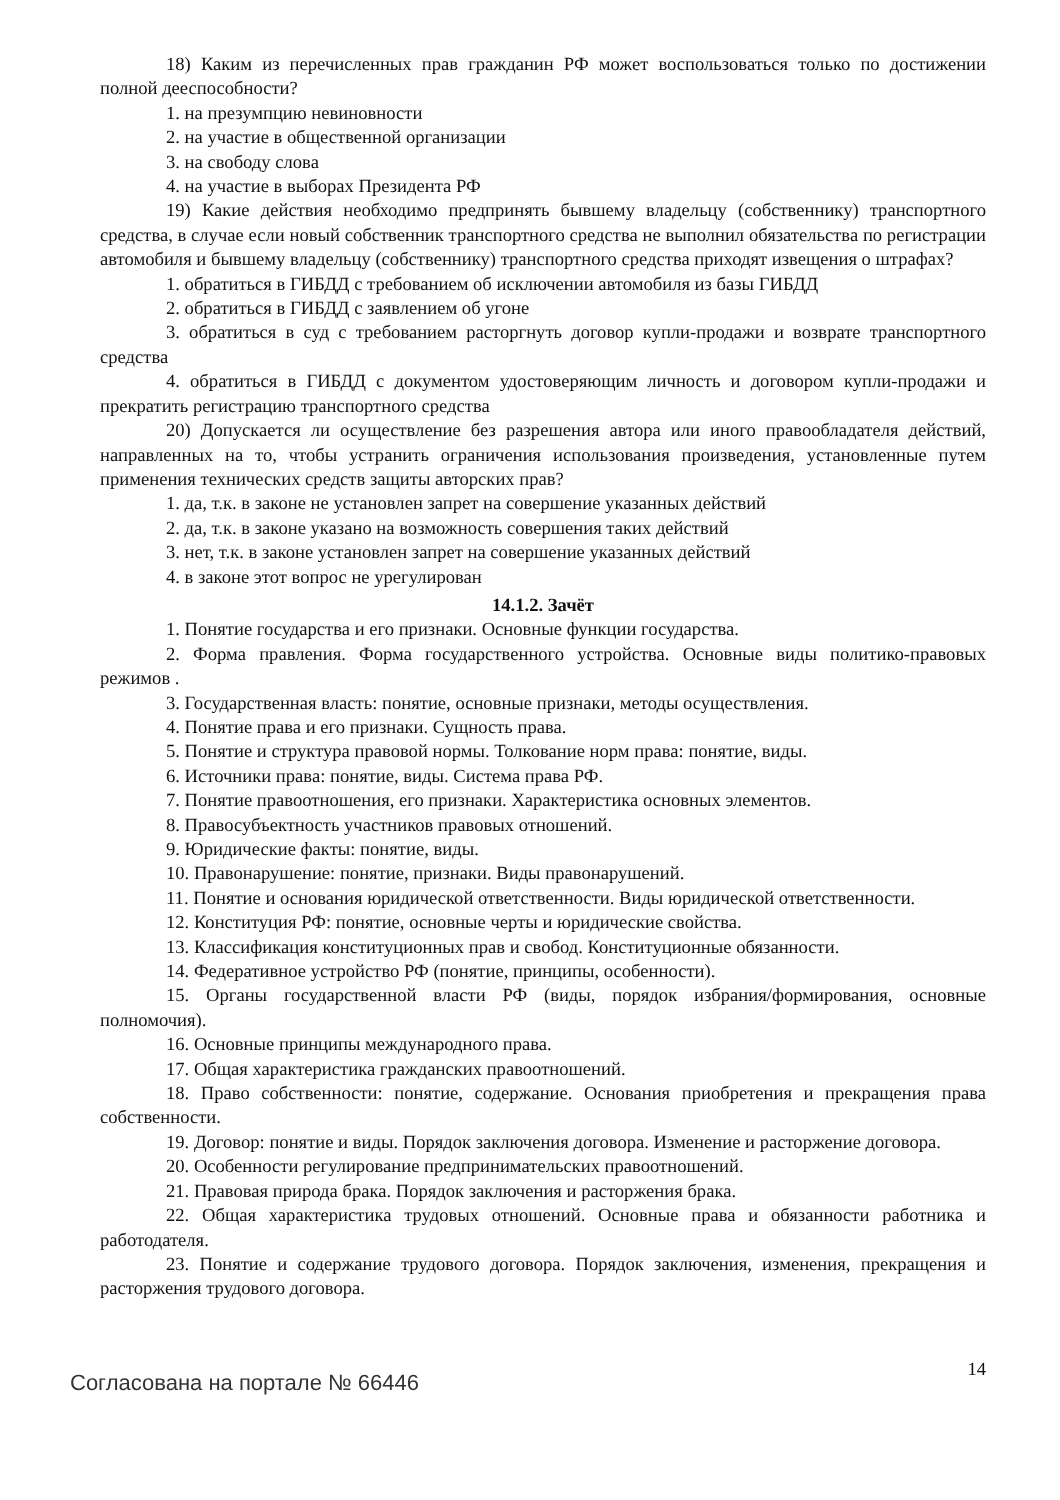18) Каким из перечисленных прав гражданин РФ может воспользоваться только по достижении полной дееспособности?
1. на презумпцию невиновности
2. на участие в общественной организации
3. на свободу слова
4. на участие в выборах Президента РФ
19) Какие действия необходимо предпринять бывшему владельцу (собственнику) транспортного средства, в случае если новый собственник транспортного средства не выполнил обязательства по регистрации автомобиля и бывшему владельцу (собственнику) транспортного средства приходят извещения о штрафах?
1. обратиться в ГИБДД с требованием об исключении автомобиля из базы ГИБДД
2. обратиться в ГИБДД с заявлением об угоне
3. обратиться в суд с требованием расторгнуть договор купли-продажи и возврате транспортного средства
4. обратиться в ГИБДД с документом удостоверяющим личность и договором купли-продажи и прекратить регистрацию транспортного средства
20) Допускается ли осуществление без разрешения автора или иного правообладателя действий, направленных на то, чтобы устранить ограничения использования произведения, установленные путем применения технических средств защиты авторских прав?
1. да, т.к. в законе не установлен запрет на совершение указанных действий
2. да, т.к. в законе указано на возможность совершения таких действий
3. нет, т.к. в законе установлен запрет на совершение указанных действий
4. в законе этот вопрос не урегулирован
14.1.2. Зачёт
1. Понятие государства и его признаки. Основные функции государства.
2. Форма правления. Форма государственного устройства. Основные виды политико-правовых режимов .
3. Государственная власть: понятие, основные признаки, методы осуществления.
4. Понятие права и его признаки. Сущность права.
5. Понятие и структура правовой нормы. Толкование норм права: понятие, виды.
6. Источники права: понятие, виды. Система права РФ.
7. Понятие правоотношения, его признаки. Характеристика основных элементов.
8. Правосубъектность участников правовых отношений.
9. Юридические факты: понятие, виды.
10. Правонарушение: понятие, признаки. Виды правонарушений.
11. Понятие и основания юридической ответственности. Виды юридической ответственности.
12. Конституция РФ: понятие, основные черты и юридические свойства.
13. Классификация конституционных прав и свобод. Конституционные обязанности.
14. Федеративное устройство РФ (понятие, принципы, особенности).
15. Органы государственной власти РФ (виды, порядок избрания/формирования, основные полномочия).
16. Основные принципы международного права.
17. Общая характеристика гражданских правоотношений.
18. Право собственности: понятие, содержание. Основания приобретения и прекращения права собственности.
19. Договор: понятие и виды. Порядок заключения договора. Изменение и расторжение договора.
20. Особенности регулирование предпринимательских правоотношений.
21. Правовая природа брака. Порядок заключения и расторжения брака.
22. Общая характеристика трудовых отношений. Основные права и обязанности работника и работодателя.
23. Понятие и содержание трудового договора. Порядок заключения, изменения, прекращения и расторжения трудового договора.
Согласована на портале № 66446 14